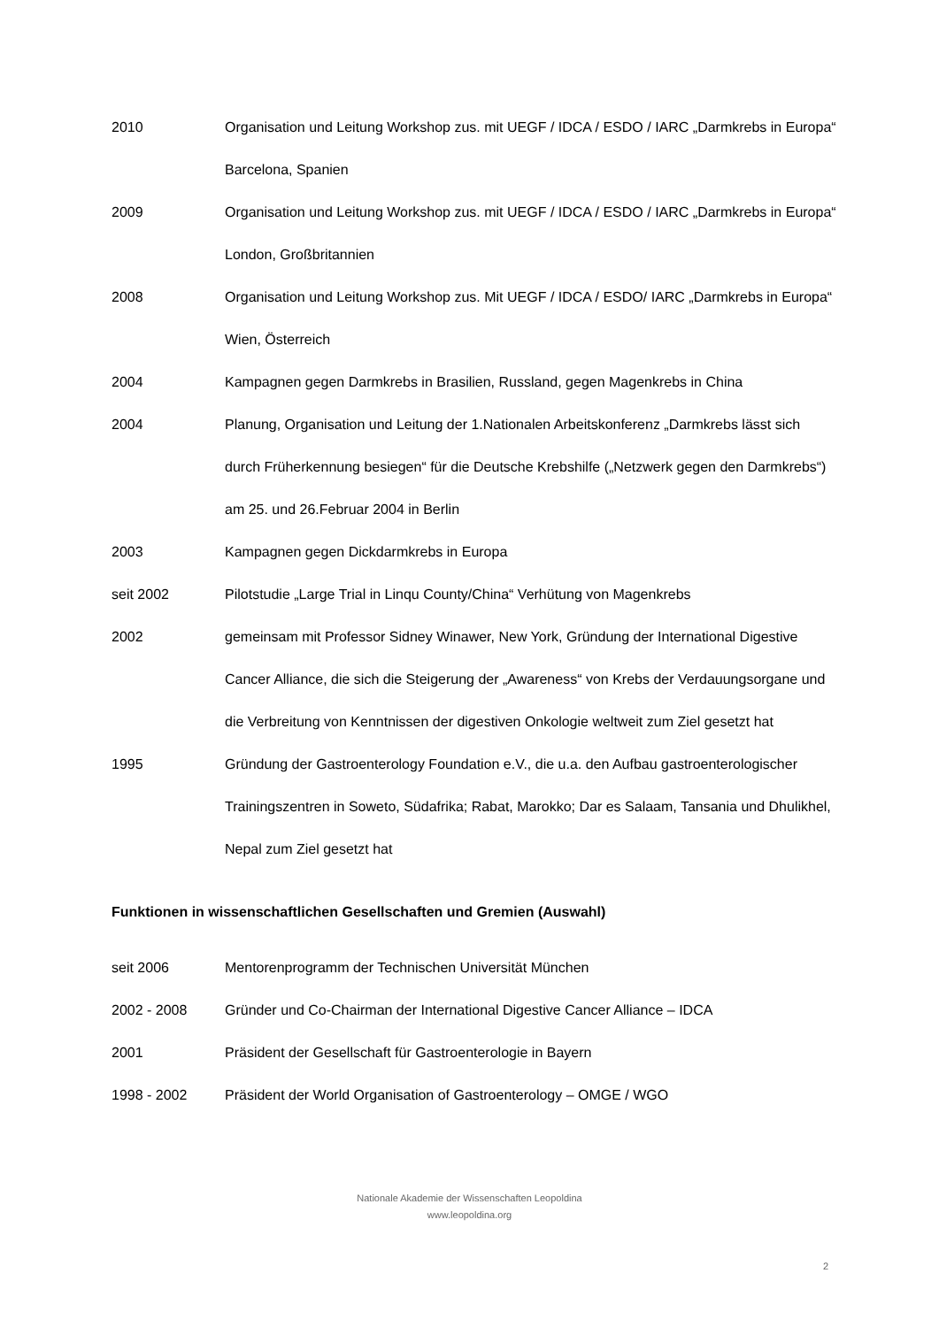2010 Organisation und Leitung Workshop zus. mit UEGF / IDCA / ESDO / IARC „Darmkrebs in Europa“ Barcelona, Spanien
2009 Organisation und Leitung Workshop zus. mit UEGF / IDCA / ESDO / IARC „Darmkrebs in Europa“ London, Großbritannien
2008 Organisation und Leitung Workshop zus. Mit UEGF / IDCA / ESDO/ IARC „Darmkrebs in Europa“ Wien, Österreich
2004 Kampagnen gegen Darmkrebs in Brasilien, Russland, gegen Magenkrebs in China
2004 Planung, Organisation und Leitung der 1.Nationalen Arbeitskonferenz „Darmkrebs lässt sich durch Früherkennung besiegen“ für die Deutsche Krebshilfe („Netzwerk gegen den Darmkrebs“) am 25. und 26.Februar 2004 in Berlin
2003 Kampagnen gegen Dickdarmkrebs in Europa
seit 2002 Pilotstudie „Large Trial in Linqu County/China“ Verhütung von Magenkrebs
2002 gemeinsam mit Professor Sidney Winawer, New York, Gründung der International Digestive Cancer Alliance, die sich die Steigerung der „Awareness“ von Krebs der Verdauungsorgane und die Verbreitung von Kenntnissen der digestiven Onkologie weltweit zum Ziel gesetzt hat
1995 Gründung der Gastroenterology Foundation e.V., die u.a. den Aufbau gastroenterologischer Trainingszentren in Soweto, Südafrika; Rabat, Marokko; Dar es Salaam, Tansania und Dhulikhel, Nepal zum Ziel gesetzt hat
Funktionen in wissenschaftlichen Gesellschaften und Gremien (Auswahl)
seit 2006 Mentorenprogramm der Technischen Universität München
2002 - 2008 Gründer und Co-Chairman der International Digestive Cancer Alliance – IDCA
2001 Präsident der Gesellschaft für Gastroenterologie in Bayern
1998 - 2002 Präsident der World Organisation of Gastroenterology – OMGE / WGO
Nationale Akademie der Wissenschaften Leopoldina
www.leopoldina.org
2